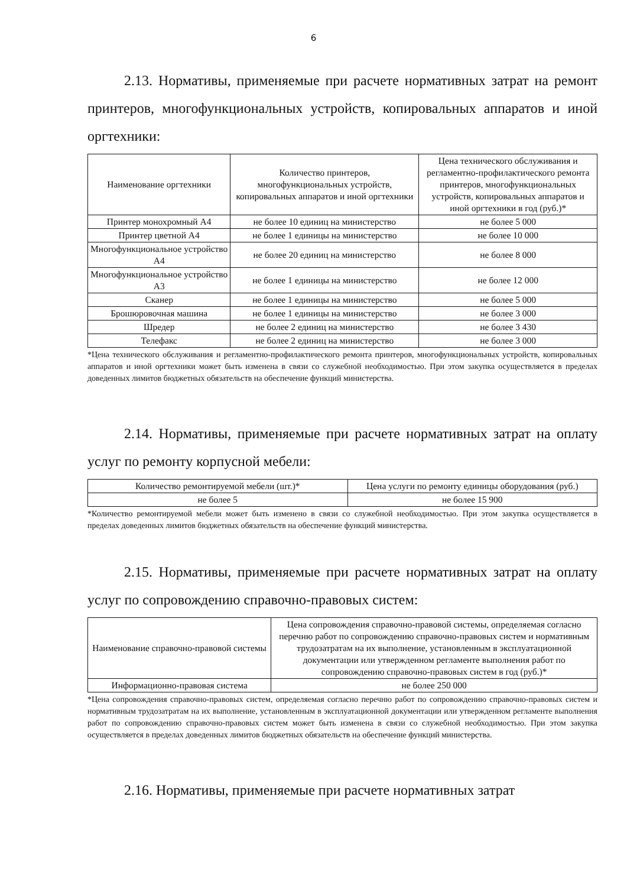6
2.13. Нормативы, применяемые при расчете нормативных затрат на ремонт принтеров, многофункциональных устройств, копировальных аппаратов и иной оргтехники:
| Наименование оргтехники | Количество принтеров, многофункциональных устройств, копировальных аппаратов и иной оргтехники | Цена технического обслуживания и регламентно-профилактического ремонта принтеров, многофункциональных устройств, копировальных аппаратов и иной оргтехники в год (руб.)* |
| --- | --- | --- |
| Принтер монохромный А4 | не более 10 единиц на министерство | не более 5 000 |
| Принтер цветной А4 | не более 1 единицы на министерство | не более 10 000 |
| Многофункциональное устройство А4 | не более 20 единиц на министерство | не более 8 000 |
| Многофункциональное устройство А3 | не более 1 единицы на министерство | не более 12 000 |
| Сканер | не более 1 единицы на министерство | не более 5 000 |
| Брошюровочная машина | не более 1 единицы на министерство | не более 3 000 |
| Шредер | не более 2 единиц на министерство | не более 3 430 |
| Телефакс | не более 2 единиц на министерство | не более 3 000 |
*Цена технического обслуживания и регламентно-профилактического ремонта принтеров, многофункциональных устройств, копировальных аппаратов и иной оргтехники может быть изменена в связи со служебной необходимостью. При этом закупка осуществляется в пределах доведенных лимитов бюджетных обязательств на обеспечение функций министерства.
2.14. Нормативы, применяемые при расчете нормативных затрат на оплату услуг по ремонту корпусной мебели:
| Количество ремонтируемой мебели (шт.)* | Цена услуги по ремонту единицы оборудования (руб.) |
| --- | --- |
| не более 5 | не более 15 900 |
*Количество ремонтируемой мебели может быть изменено в связи со служебной необходимостью. При этом закупка осуществляется в пределах доведенных лимитов бюджетных обязательств на обеспечение функций министерства.
2.15. Нормативы, применяемые при расчете нормативных затрат на оплату услуг по сопровождению справочно-правовых систем:
| Наименование справочно-правовой системы | Цена сопровождения справочно-правовой системы, определяемая согласно перечню работ по сопровождению справочно-правовых систем и нормативным трудозатратам на их выполнение, установленным в эксплуатационной документации или утвержденном регламенте выполнения работ по сопровождению справочно-правовых систем в год (руб.)* |
| --- | --- |
| Информационно-правовая система | не более 250 000 |
*Цена сопровождения справочно-правовых систем, определяемая согласно перечню работ по сопровождению справочно-правовых систем и нормативным трудозатратам на их выполнение, установленным в эксплуатационной документации или утвержденном регламенте выполнения работ по сопровождению справочно-правовых систем может быть изменена в связи со служебной необходимостью. При этом закупка осуществляется в пределах доведенных лимитов бюджетных обязательств на обеспечение функций министерства.
2.16. Нормативы, применяемые при расчете нормативных затрат